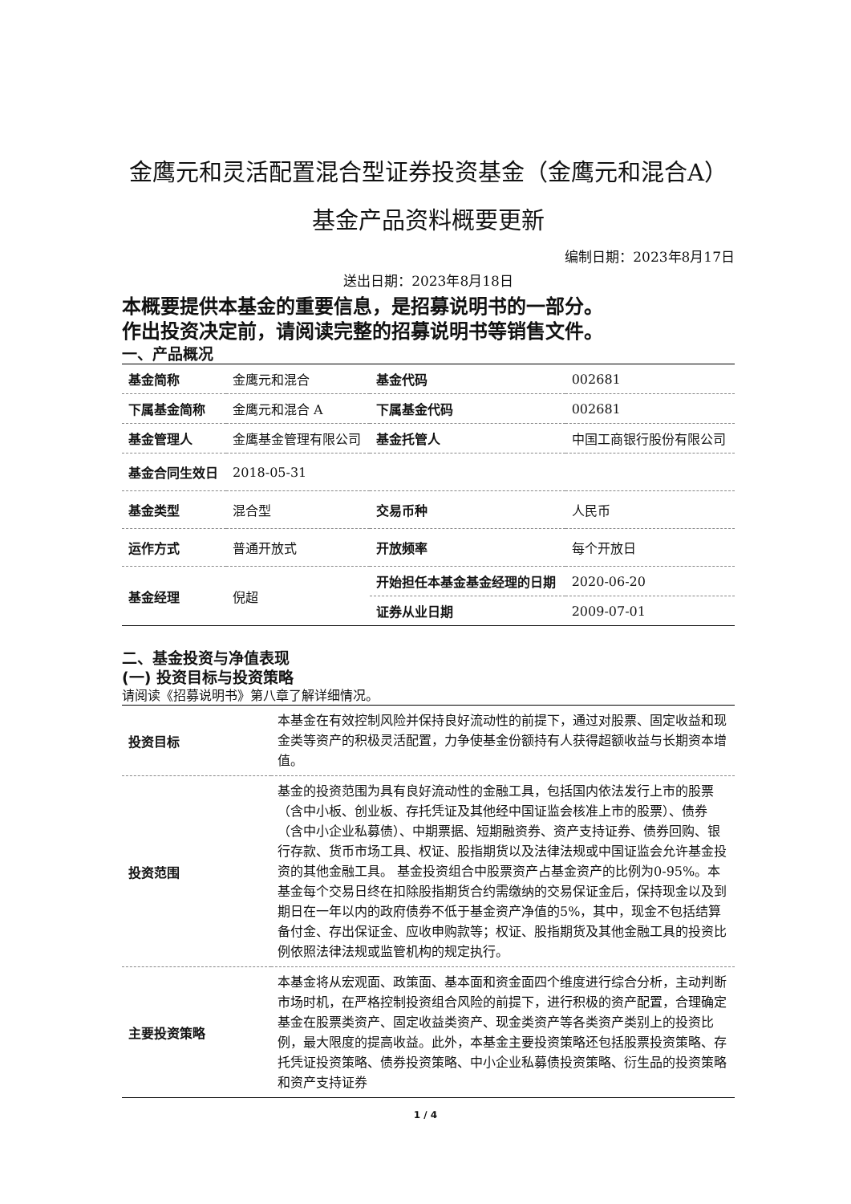金鹰元和灵活配置混合型证券投资基金（金鹰元和混合A）基金产品资料概要更新
编制日期：2023年8月17日
送出日期：2023年8月18日
本概要提供本基金的重要信息，是招募说明书的一部分。
作出投资决定前，请阅读完整的招募说明书等销售文件。
一、产品概况
| 基金简称 | 金鹰元和混合 | 基金代码 | 002681 |
| 下属基金简称 | 金鹰元和混合 A | 下属基金代码 | 002681 |
| 基金管理人 | 金鹰基金管理有限公司 | 基金托管人 | 中国工商银行股份有限公司 |
| 基金合同生效日 | 2018-05-31 | | |
| 基金类型 | 混合型 | 交易币种 | 人民币 |
| 运作方式 | 普通开放式 | 开放频率 | 每个开放日 |
| 基金经理 | 倪超 | 开始担任本基金基金经理的日期 | 2020-06-20 |
| | | 证券从业日期 | 2009-07-01 |
二、基金投资与净值表现
(一) 投资目标与投资策略
请阅读《招募说明书》第八章了解详细情况。
| 投资目标 | 本基金在有效控制风险并保持良好流动性的前提下，通过对股票、固定收益和现金类等资产的积极灵活配置，力争使基金份额持有人获得超额收益与长期资本增值。 |
| 投资范围 | 基金的投资范围为具有良好流动性的金融工具，包括国内依法发行上市的股票（含中小板、创业板、存托凭证及其他经中国证监会核准上市的股票）、债券（含中小企业私募债）、中期票据、短期融资券、资产支持证券、债券回购、银行存款、货币市场工具、权证、股指期货以及法律法规或中国证监会允许基金投资的其他金融工具。 基金投资组合中股票资产占基金资产的比例为0-95%。本基金每个交易日终在扣除股指期货合约需缴纳的交易保证金后，保持现金以及到期日在一年以内的政府债券不低于基金资产净值的5%，其中，现金不包括结算备付金、存出保证金、应收申购款等；权证、股指期货及其他金融工具的投资比例依照法律法规或监管机构的规定执行。 |
| 主要投资策略 | 本基金将从宏观面、政策面、基本面和资金面四个维度进行综合分析，主动判断市场时机，在严格控制投资组合风险的前提下，进行积极的资产配置，合理确定基金在股票类资产、固定收益类资产、现金类资产等各类资产类别上的投资比例，最大限度的提高收益。此外，本基金主要投资策略还包括股票投资策略、存托凭证投资策略、债券投资策略、中小企业私募债投资策略、衍生品的投资策略和资产支持证券 |
1 / 4